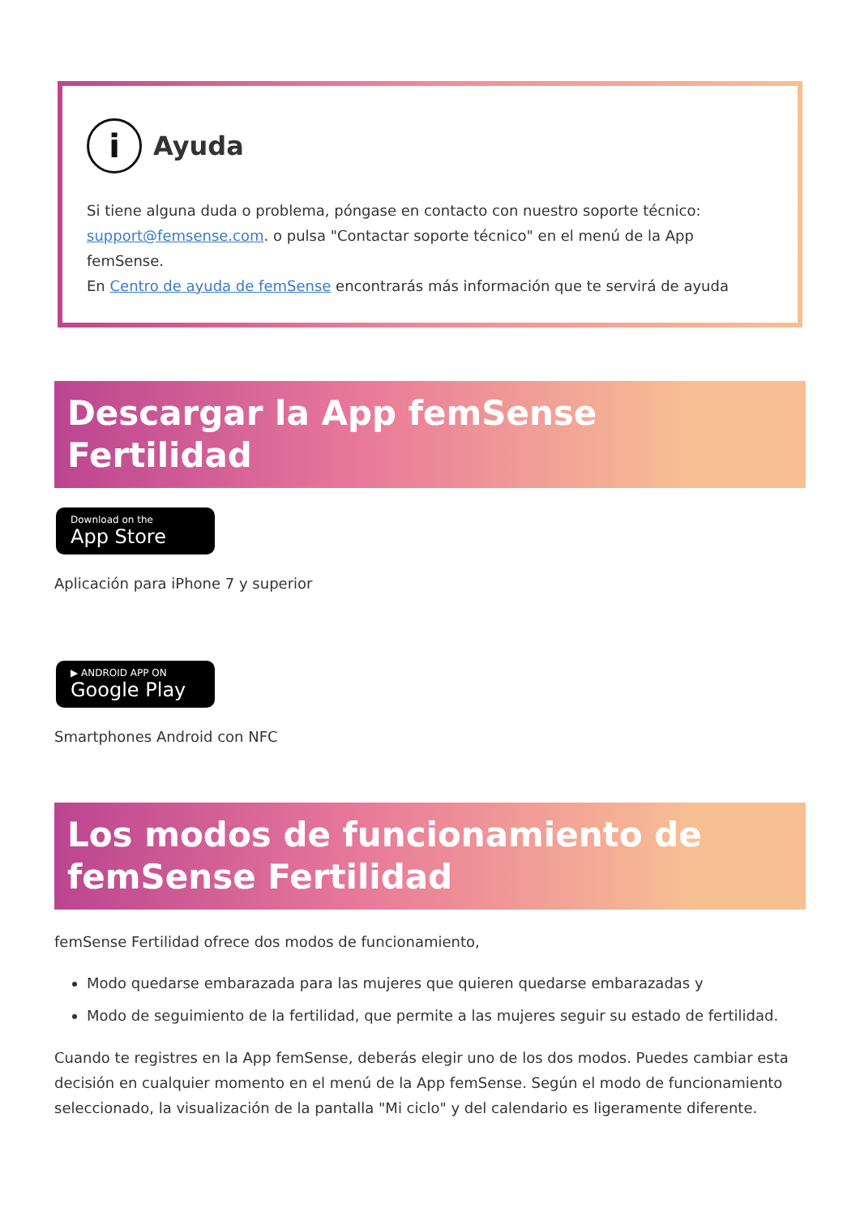i
Ayuda
Si tiene alguna duda o problema, póngase en contacto con nuestro soporte técnico: support@femsense.com. o pulsa "Contactar soporte técnico" en el menú de la App femSense.
En Centro de ayuda de femSense encontrarás más información que te servirá de ayuda
Descargar la App femSense Fertilidad
Download on the App Store
Aplicación para iPhone 7 y superior
▶ ANDROID APP ON Google Play
Smartphones Android con NFC
Los modos de funcionamiento de femSense Fertilidad
femSense Fertilidad ofrece dos modos de funcionamiento,
Modo quedarse embarazada para las mujeres que quieren quedarse embarazadas y
Modo de seguimiento de la fertilidad, que permite a las mujeres seguir su estado de fertilidad.
Cuando te registres en la App femSense, deberás elegir uno de los dos modos. Puedes cambiar esta decisión en cualquier momento en el menú de la App femSense. Según el modo de funcionamiento seleccionado, la visualización de la pantalla "Mi ciclo" y del calendario es ligeramente diferente.